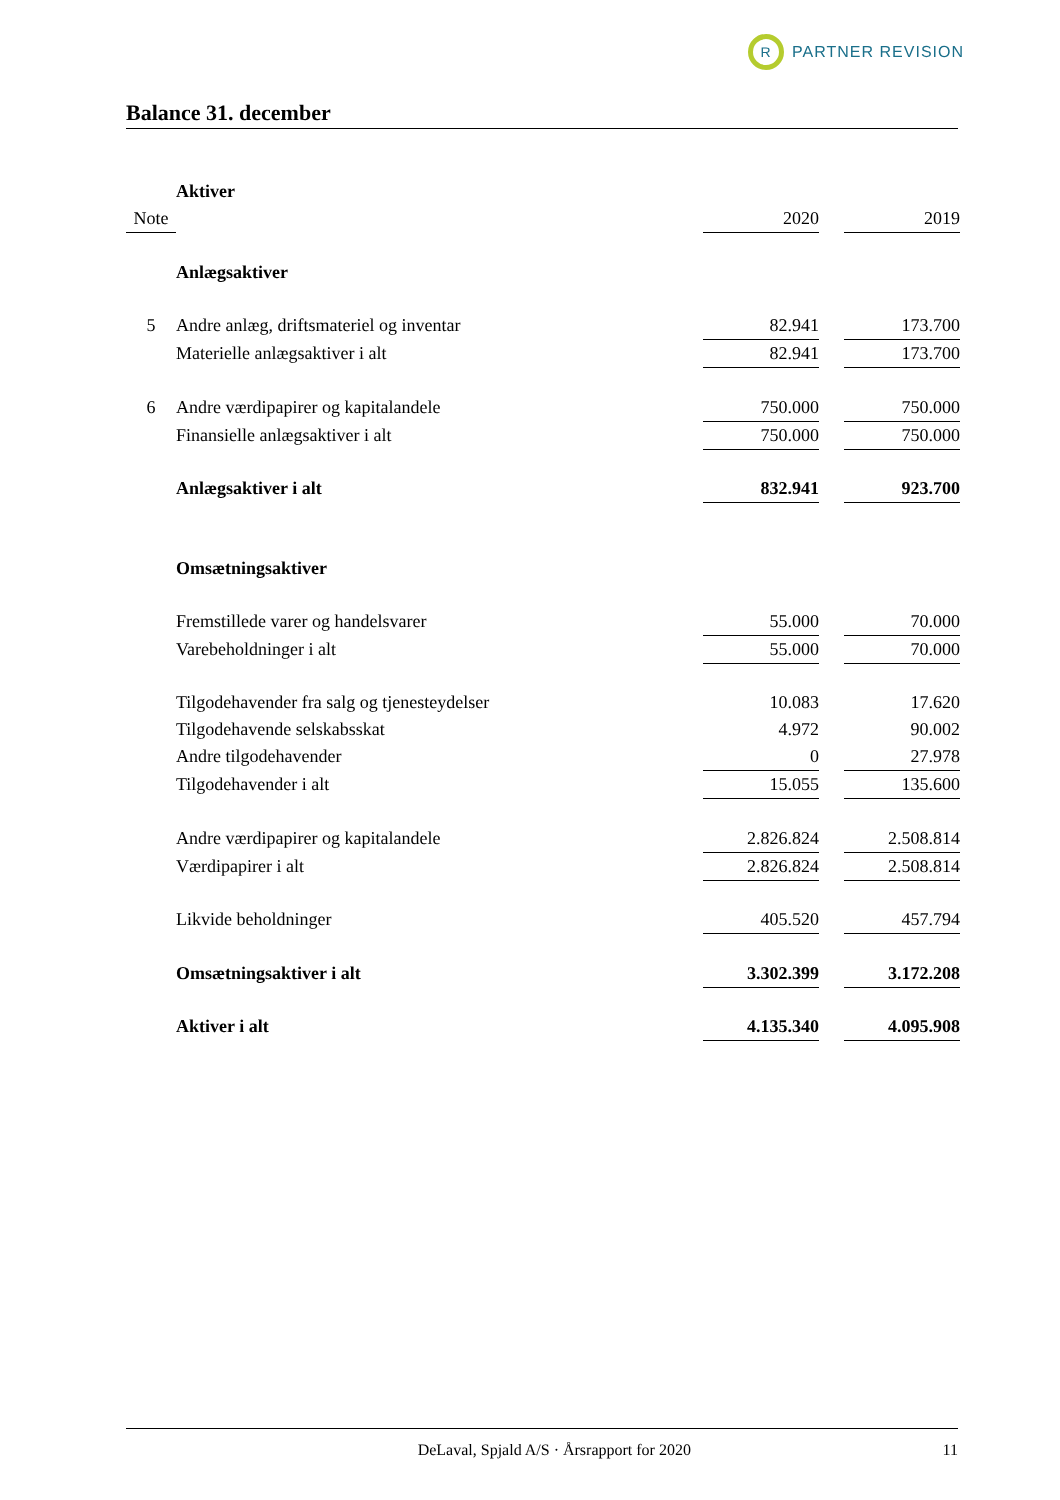R
PARTNER REVISION
Balance 31. december
| | Aktiver | | | |
| Note | | 2020 | | 2019 |
| | Anlægsaktiver | | | |
| 5 | Andre anlæg, driftsmateriel og inventar | 82.941 | | 173.700 |
| | Materielle anlægsaktiver i alt | 82.941 | | 173.700 |
| 6 | Andre værdipapirer og kapitalandele | 750.000 | | 750.000 |
| | Finansielle anlægsaktiver i alt | 750.000 | | 750.000 |
| | Anlægsaktiver i alt | 832.941 | | 923.700 |
| | Omsætningsaktiver | | | |
| | Fremstillede varer og handelsvarer | 55.000 | | 70.000 |
| | Varebeholdninger i alt | 55.000 | | 70.000 |
| | Tilgodehavender fra salg og tjenesteydelser | 10.083 | | 17.620 |
| | Tilgodehavende selskabsskat | 4.972 | | 90.002 |
| | Andre tilgodehavender | 0 | | 27.978 |
| | Tilgodehavender i alt | 15.055 | | 135.600 |
| | Andre værdipapirer og kapitalandele | 2.826.824 | | 2.508.814 |
| | Værdipapirer i alt | 2.826.824 | | 2.508.814 |
| | Likvide beholdninger | 405.520 | | 457.794 |
| | Omsætningsaktiver i alt | 3.302.399 | | 3.172.208 |
| | Aktiver i alt | 4.135.340 | | 4.095.908 |
DeLaval, Spjald A/S · Årsrapport for 2020 11